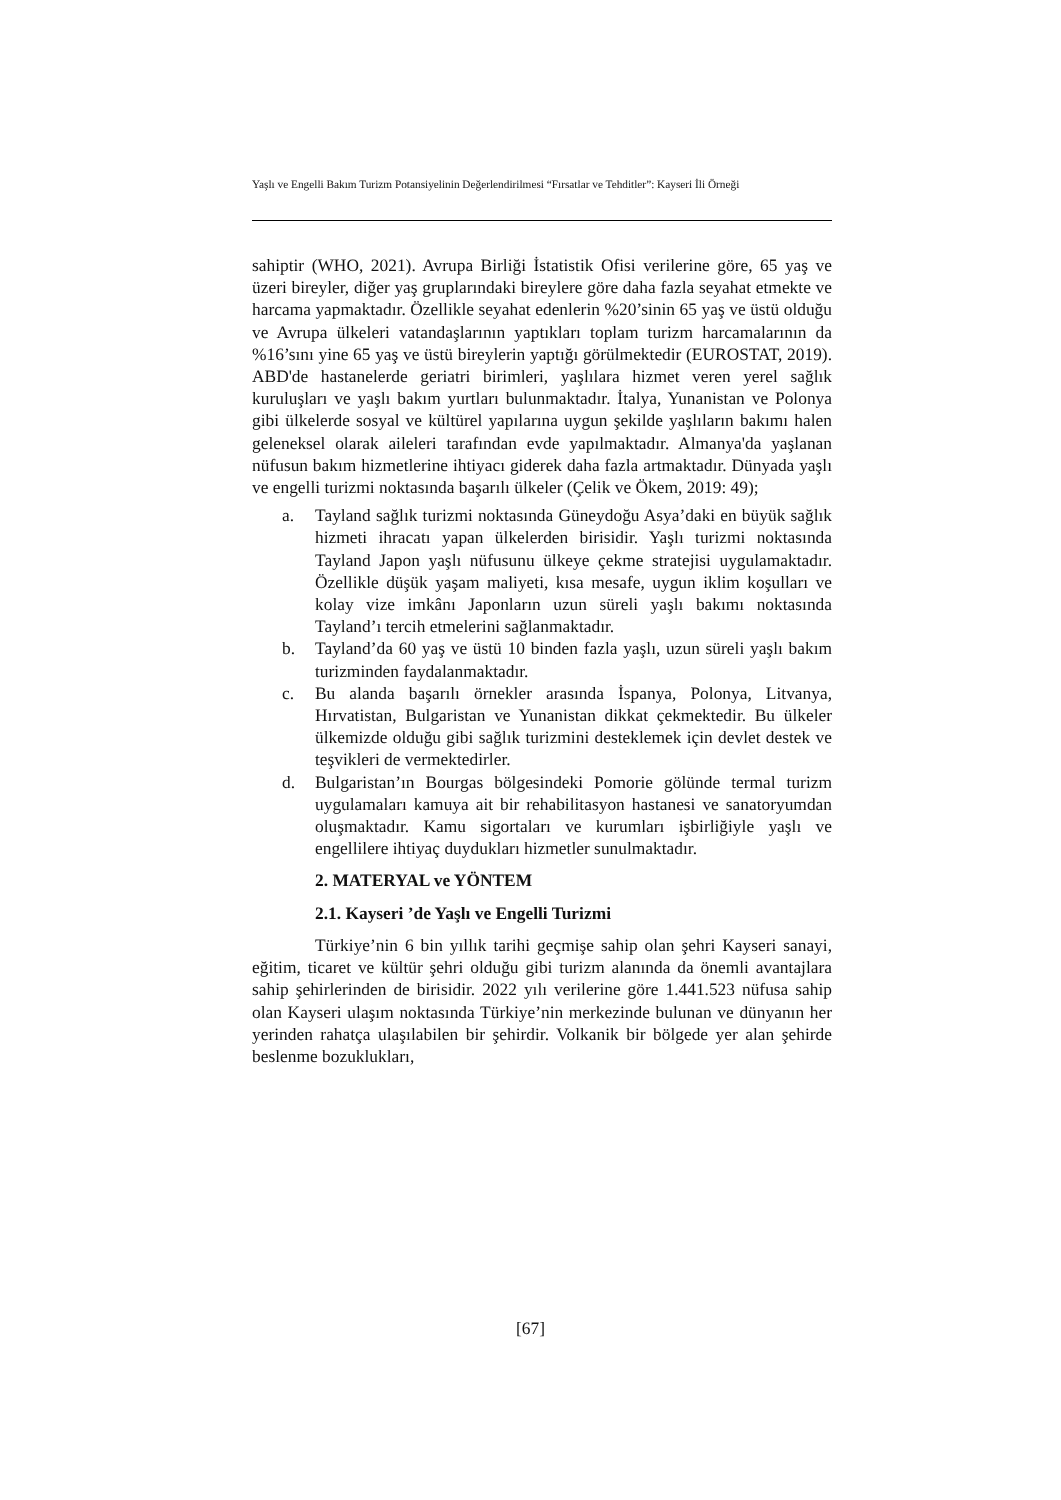Yaşlı ve Engelli Bakım Turizm Potansiyelinin Değerlendirilmesi “Fırsatlar ve Tehditler”: Kayseri İli Örneği
sahiptir (WHO, 2021). Avrupa Birliği İstatistik Ofisi verilerine göre, 65 yaş ve üzeri bireyler, diğer yaş gruplarındaki bireylere göre daha fazla seyahat etmekte ve harcama yapmaktadır. Özellikle seyahat edenlerin %20’sinin 65 yaş ve üstü olduğu ve Avrupa ülkeleri vatandaşlarının yaptıkları toplam turizm harcamalarının da %16’sını yine 65 yaş ve üstü bireylerin yaptığı görülmektedir (EUROSTAT, 2019). ABD'de hastanelerde geriatri birimleri, yaşlılara hizmet veren yerel sağlık kuruluşları ve yaşlı bakım yurtları bulunmaktadır. İtalya, Yunanistan ve Polonya gibi ülkelerde sosyal ve kültürel yapılarına uygun şekilde yaşlıların bakımı halen geleneksel olarak aileleri tarafından evde yapılmaktadır. Almanya'da yaşlanan nüfusun bakım hizmetlerine ihtiyacı giderek daha fazla artmaktadır. Dünyada yaşlı ve engelli turizmi noktasında başarılı ülkeler (Çelik ve Ökem, 2019: 49);
a. Tayland sağlık turizmi noktasında Güneydoğu Asya’daki en büyük sağlık hizmeti ihracatı yapan ülkelerden birisidir. Yaşlı turizmi noktasında Tayland Japon yaşlı nüfusunu ülkeye çekme stratejisi uygulamaktadır. Özellikle düşük yaşam maliyeti, kısa mesafe, uygun iklim koşulları ve kolay vize imkânı Japonların uzun süreli yaşlı bakımı noktasında Tayland’ı tercih etmelerini sağlanmaktadır.
b. Tayland’da 60 yaş ve üstü 10 binden fazla yaşlı, uzun süreli yaşlı bakım turizminden faydalanmaktadır.
c. Bu alanda başarılı örnekler arasında İspanya, Polonya, Litvanya, Hırvatistan, Bulgaristan ve Yunanistan dikkat çekmektedir. Bu ülkeler ülkemizde olduğu gibi sağlık turizmini desteklemek için devlet destek ve teşvikleri de vermektedirler.
d. Bulgaristan’ın Bourgas bölgesindeki Pomorie gölünde termal turizm uygulamaları kamuya ait bir rehabilitasyon hastanesi ve sanatoryumdan oluşmaktadır. Kamu sigortaları ve kurumları işbirliğiyle yaşlı ve engellilere ihtiyaç duydukları hizmetler sunulmaktadır.
2. MATERYAL ve YÖNTEM
2.1. Kayseri ’de Yaşlı ve Engelli Turizmi
Türkiye’nin 6 bin yıllık tarihi geçmişe sahip olan şehri Kayseri sanayi, eğitim, ticaret ve kültür şehri olduğu gibi turizm alanında da önemli avantajlara sahip şehirlerinden de birisidir. 2022 yılı verilerine göre 1.441.523 nüfusa sahip olan Kayseri ulaşım noktasında Türkiye’nin merkezinde bulunan ve dünyanın her yerinden rahatça ulaşılabilen bir şehirdir. Volkanik bir bölgede yer alan şehirde beslenme bozuklukları,
[67]